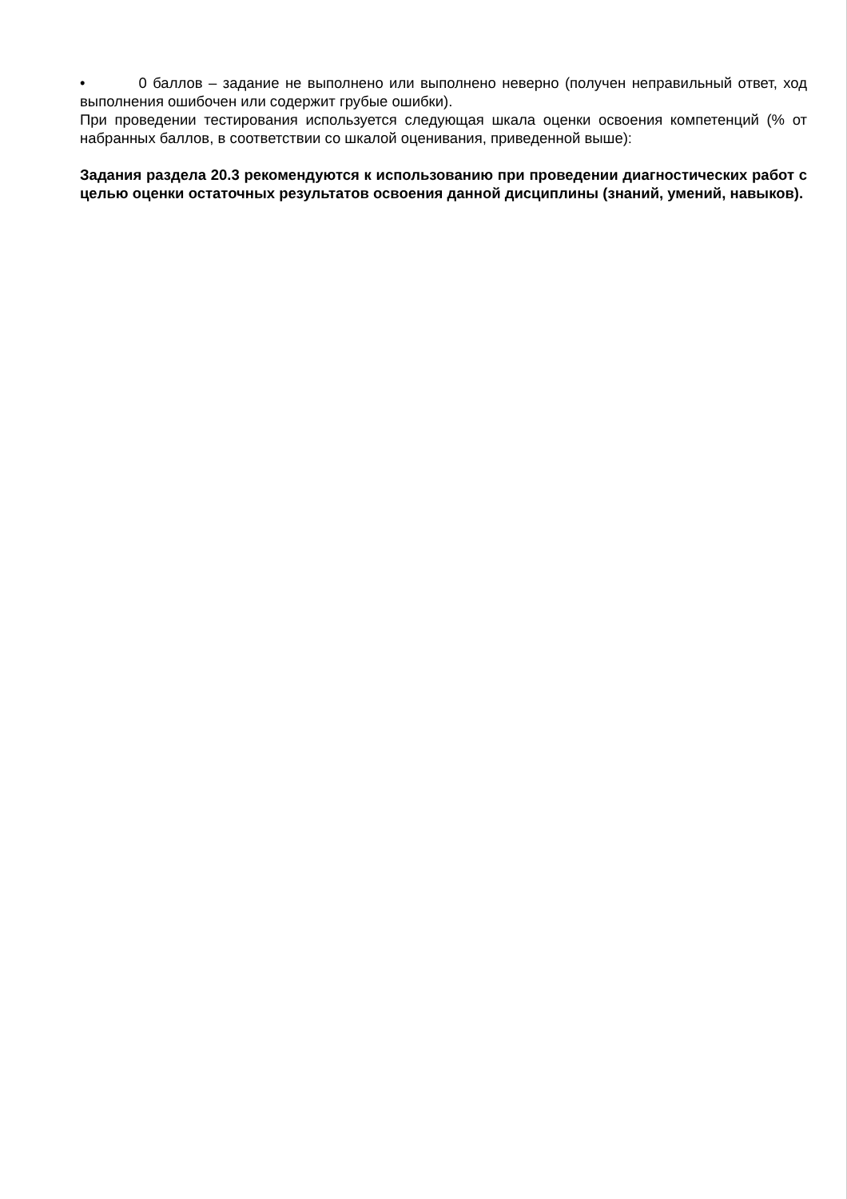• 0 баллов – задание не выполнено или выполнено неверно (получен неправильный ответ, ход выполнения ошибочен или содержит грубые ошибки).
При проведении тестирования используется следующая шкала оценки освоения компетенций (% от набранных баллов, в соответствии со шкалой оценивания, приведенной выше):
Задания раздела 20.3 рекомендуются к использованию при проведении диагностических работ с целью оценки остаточных результатов освоения данной дисциплины (знаний, умений, навыков).